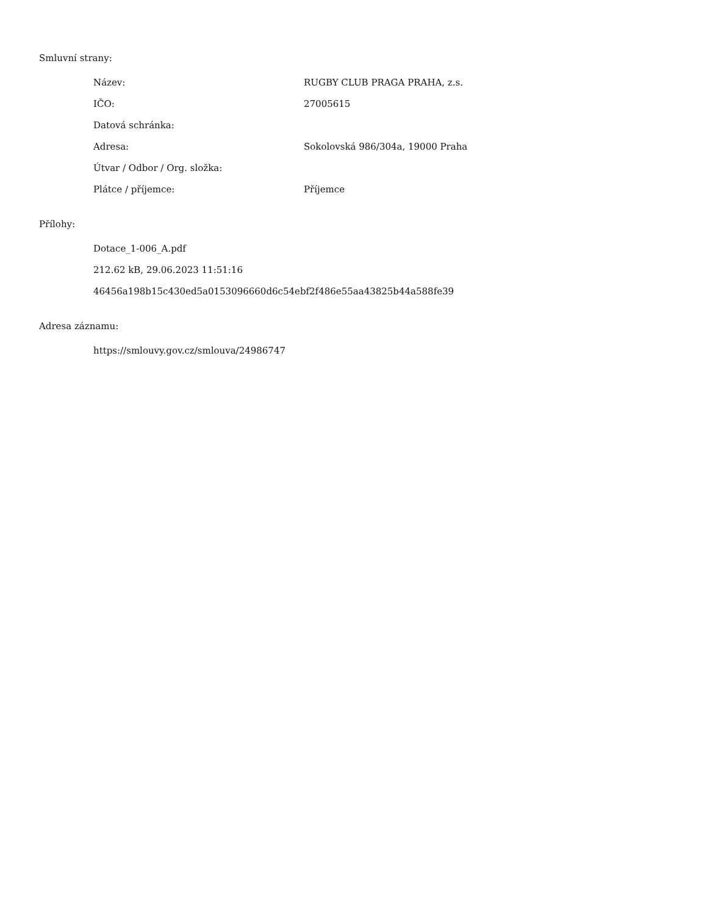Smluvní strany:
| Název: | RUGBY CLUB PRAGA PRAHA, z.s. |
| IČO: | 27005615 |
| Datová schránka: | |
| Adresa: | Sokolovská 986/304a, 19000 Praha |
| Útvar / Odbor / Org. složka: | |
| Plátce / příjemce: | Příjemce |
Přílohy:
Dotace_1-006_A.pdf
212.62 kB, 29.06.2023 11:51:16
46456a198b15c430ed5a0153096660d6c54ebf2f486e55aa43825b44a588fe39
Adresa záznamu:
https://smlouvy.gov.cz/smlouva/24986747